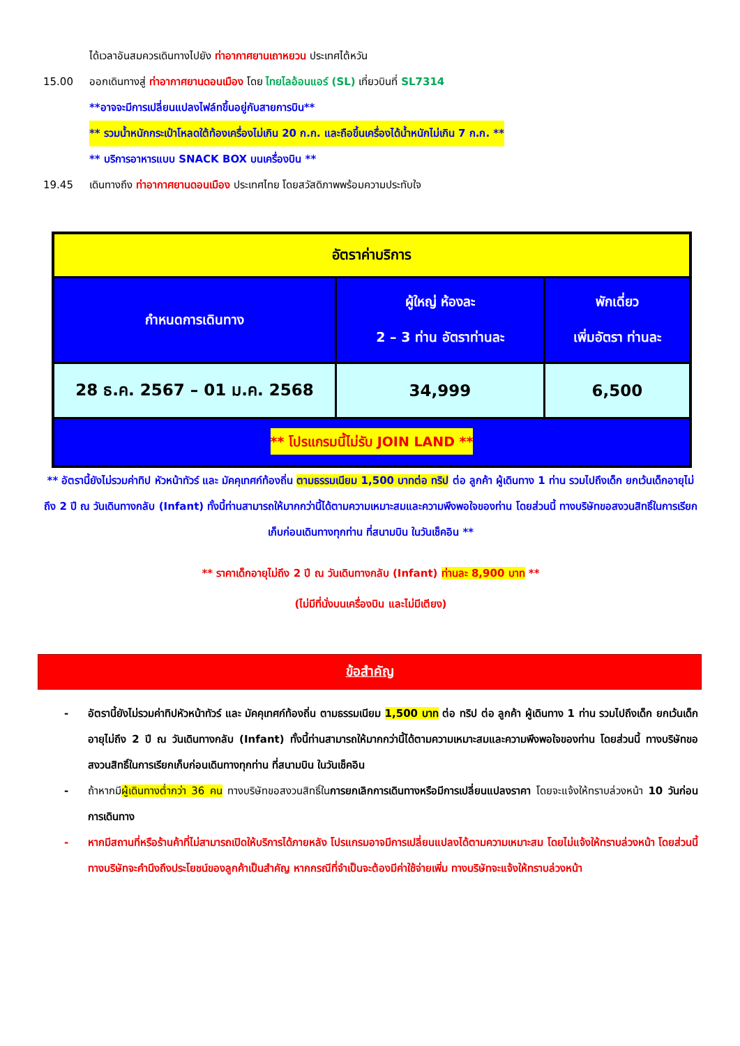ได้เวลาอันสมควรเดินทางไปยัง ท่าอากาศยานเถาหยวน ประเทศไต้หวัน
15.00 ออกเดินทางสู่ ท่าอากาศยานดอนเมือง โดย ไทยไลอ้อนแอร์ (SL) เที่ยวบินที่ SL7314
**อาจจะมีการเปลี่ยนแปลงไฟล์ทขึ้นอยู่กับสายการบิน**
** รวมน้ำหนักกระเป๋าโหลดใต้ท้องเครื่องไม่เกิน 20 ก.ก. และถือขึ้นเครื่องได้น้ำหนักไม่เกิน 7 ก.ก. **
** บริการอาหารแบบ SNACK BOX บนเครื่องบิน **
19.45 เดินทางถึง ท่าอากาศยานดอนเมือง ประเทศไทย โดยสวัสดิภาพพร้อมความประทับใจ
| อัตราค่าบริการ | | |
| กำหนดการเดินทาง | ผู้ใหญ่ ห้องละ 2 – 3 ท่าน อัตราท่านละ | พักเดี่ยว เพิ่มอัตรา ท่านละ |
| 28 ธ.ค. 2567 – 01 ม.ค. 2568 | 34,999 | 6,500 |
| ** โปรแกรมนี้ไม่รับ JOIN LAND ** | | |
** อัตรานี้ยังไม่รวมค่าทิป หัวหน้าทัวร์ และ มัคคุเทศก์ท้องถิ่น ตามธรรมเนียม 1,500 บาทต่อ ทริป ต่อ ลูกค้า ผู้เดินทาง 1 ท่าน รวมไปถึงเด็ก ยกเว้นเด็กอายุไม่ถึง 2 ปี ณ วันเดินทางกลับ (Infant) ทั้งนี้ท่านสามารถให้มากกว่านี้ได้ตามความเหมาะสมและความพึงพอใจของท่าน โดยส่วนนี้ ทางบริษัทขอสงวนสิทธิ์ในการเรียกเก็บก่อนเดินทางทุกท่าน ที่สนามบิน ในวันเช็คอิน **
** ราคาเด็กอายุไม่ถึง 2 ปี ณ วันเดินทางกลับ (Infant) ท่านละ 8,900 บาท **
(ไม่มีที่นั่งบนเครื่องบิน และไม่มีเตียง)
ข้อสำคัญ
- อัตรานี้ยังไม่รวมค่าทิปหัวหน้าทัวร์ และ มัคคุเทศก์ท้องถิ่น ตามธรรมเนียม 1,500 บาท ต่อ ทริป ต่อ ลูกค้า ผู้เดินทาง 1 ท่าน รวมไปถึงเด็ก ยกเว้นเด็กอายุไม่ถึง 2 ปี ณ วันเดินทางกลับ (Infant) ทั้งนี้ท่านสามารถให้มากกว่านี้ได้ตามความเหมาะสมและความพึงพอใจของท่าน โดยส่วนนี้ ทางบริษัทขอสงวนสิทธิ์ในการเรียกเก็บก่อนเดินทางทุกท่าน ที่สนามบิน ในวันเช็คอิน
- ถ้าหากมีผู้เดินทางต่ำกว่า 36 คน ทางบริษัทขอสงวนสิทธิ์ในการยกเลิกการเดินทางหรือมีการเปลี่ยนแปลงราคา โดยจะแจ้งให้ทราบล่วงหน้า 10 วันก่อนการเดินทาง
- หากมีสถานที่หรือร้านค้าที่ไม่สามารถเปิดให้บริการได้ภายหลัง โปรแกรมอาจมีการเปลี่ยนแปลงได้ตามความเหมาะสม โดยไม่แจ้งให้ทราบล่วงหน้า โดยส่วนนี้ทางบริษัทจะคำนึงถึงประโยชน์ของลูกค้าเป็นสำคัญ หากกรณีที่จำเป็นจะต้องมีค่าใช้จ่ายเพิ่ม ทางบริษัทจะแจ้งให้ทราบล่วงหน้า